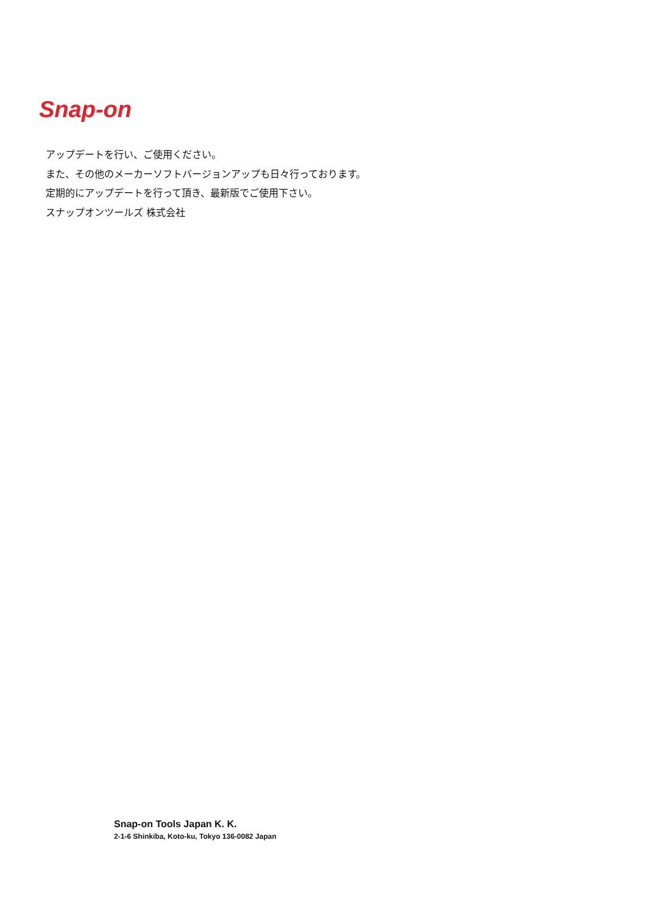Snap-on
アップデートを行い、ご使用ください。
また、その他のメーカーソフトバージョンアップも日々行っております。
定期的にアップデートを行って頂き、最新版でご使用下さい。
スナップオンツールズ 株式会社
Snap-on Tools Japan K. K.
2-1-6 Shinkiba, Koto-ku, Tokyo 136-0082 Japan